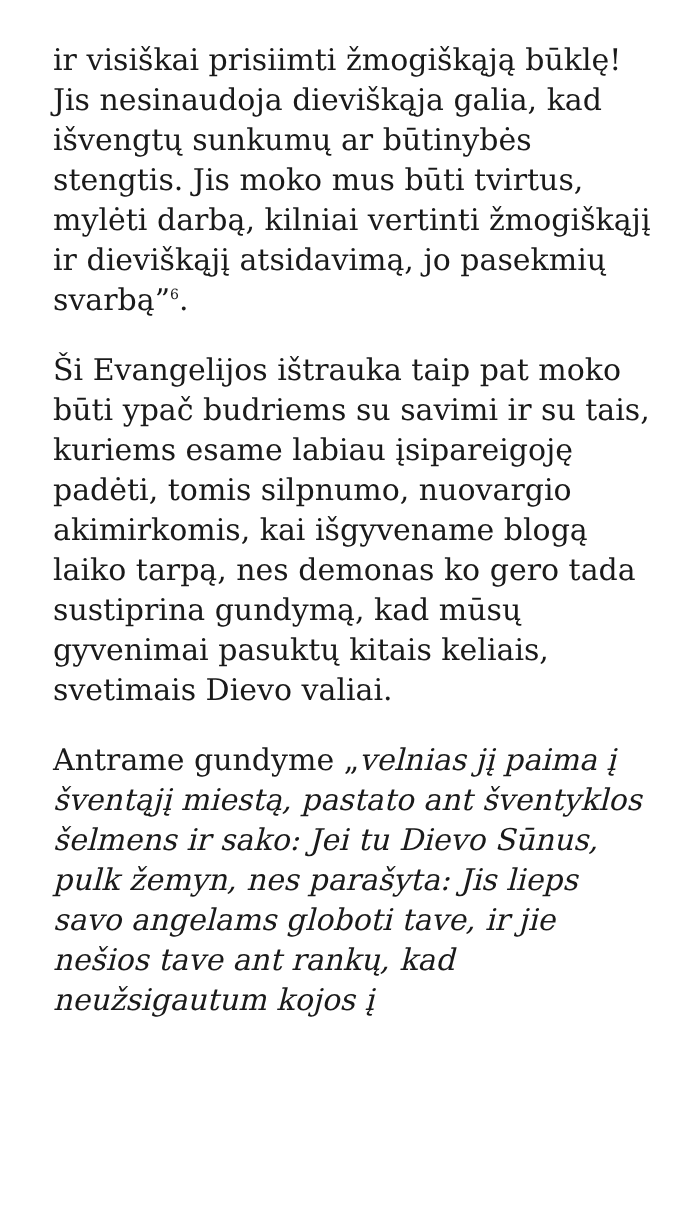ir visiškai prisiimti žmogiškąją būklę! Jis nesinaudoja dieviškąja galia, kad išvengtų sunkumų ar būtinybės stengtis. Jis moko mus būti tvirtus, mylėti darbą, kilniai vertinti žmogiškąjį ir dieviškąjį atsidavimą, jo pasekmių svarbą”<sup>6</sup>.
Ši Evangelijos ištrauka taip pat moko būti ypač budriems su savimi ir su tais, kuriems esame labiau įsipareigoję padėti, tomis silpnumo, nuovargio akimirkomis, kai išgyvename blogą laiko tarpą, nes demonas ko gero tada sustiprina gundymą, kad mūsų gyvenimai pasuktų kitais keliais, svetimais Dievo valiai.
Antrame gundyme „velnias jį paima į šventąjį miestą, pastato ant šventyklos šelmens ir sako: Jei tu Dievo Sūnus, pulk žemyn, nes parašyta: Jis lieps savo angelams globoti tave, ir jie nešios tave ant rankų, kad neužsigautum kojos į